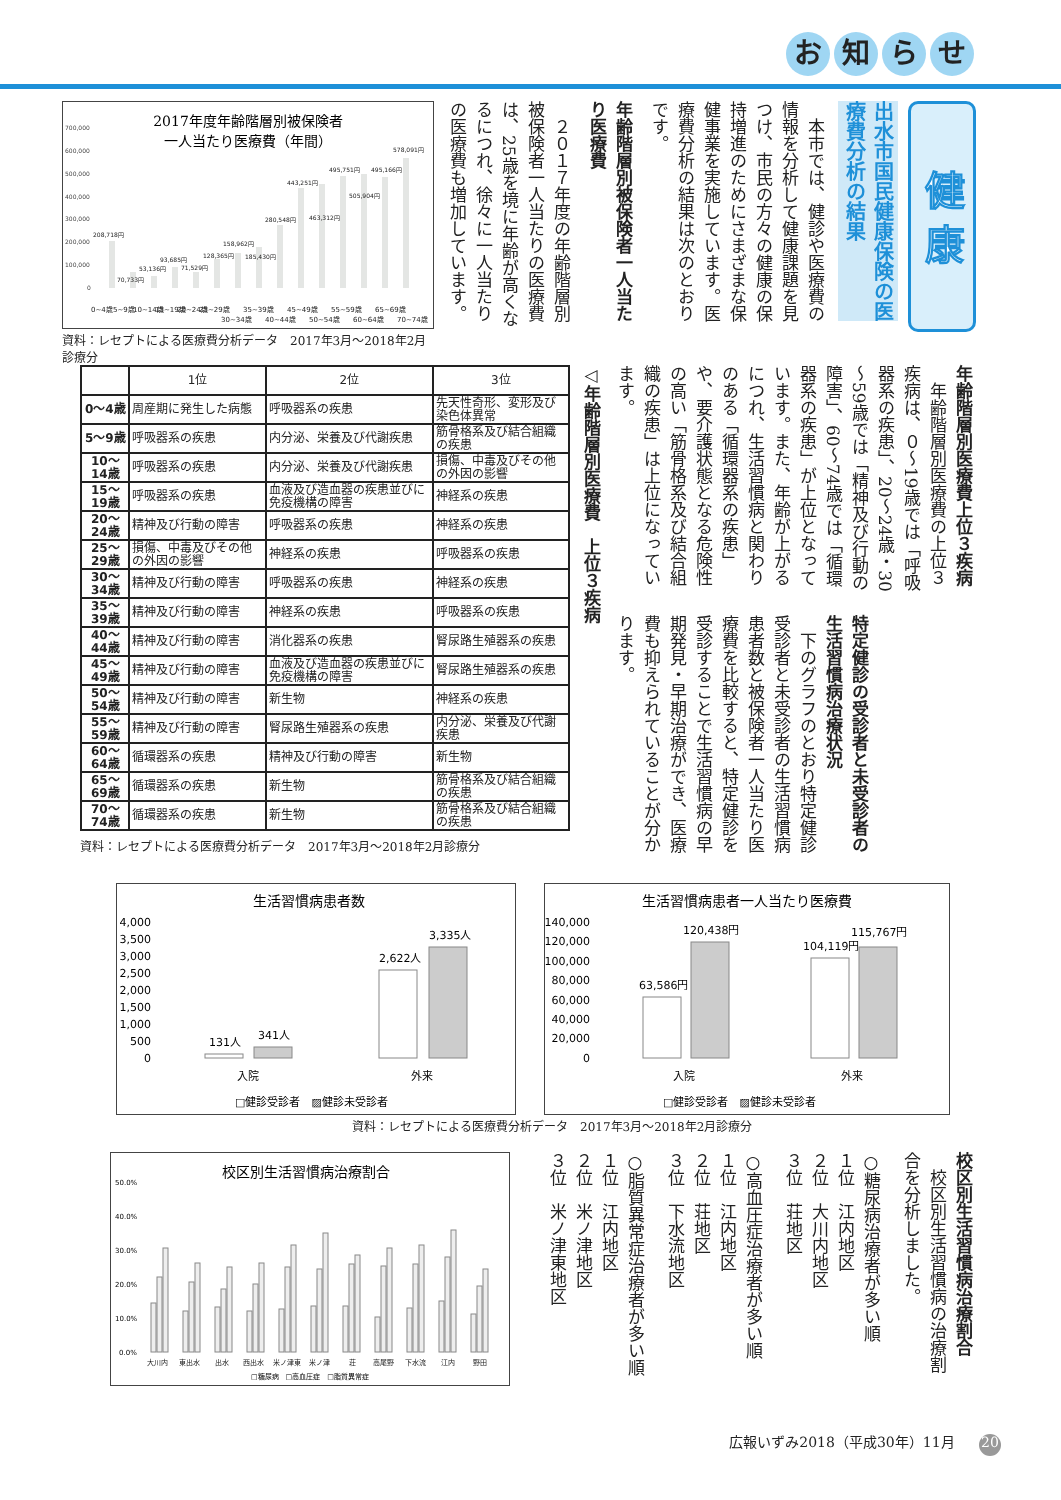お知らせ
健 康
出水市国民健康保険の医療費分析の結果
　本市では、健診や医療費の情報を分析して健康課題を見つけ、市民の方々の健康の保持増進のためにさまざまな保健事業を実施しています。医療費分析の結果は次のとおりです。
年齢階層別被保険者一人当たり医療費
　２０１７年度の年齢階層別被保険者一人当たりの医療費は、25歳を境に年齢が高くなるにつれ、徐々に一人当たりの医療費も増加しています。
2017年度年齢階層別被保険者
一人当たり医療費（年間）
700,000
600,000
500,000
400,000
300,000
200,000
100,000
0
208,718円
70,733円
53,136円
93,685円
71,529円
128,365円
158,962円
185,430円
280,548円
443,251円
463,312円
495,751円
505,904円
495,166円
578,091円
0~4歳
5~9歳
10~14歳
15~19歳
20~24歳
25~29歳
30~34歳
35~39歳
40~44歳
45~49歳
50~54歳
55~59歳
60~64歳
65~69歳
70~74歳
資料：レセプトによる医療費分析データ　2017年3月～2018年2月診療分
年齢階層別医療費上位３疾病
　年齢階層別医療費の上位３疾病は、０～19歳では「呼吸器系の疾患」、20～24歳・30～59歳では「精神及び行動の障害」、60～74歳では「循環器系の疾患」が上位となっています。また、年齢が上がるにつれ、生活習慣病と関わりのある「循環器系の疾患」や、要介護状態となる危険性の高い「筋骨格系及び結合組織の疾患」は上位になっています。
特定健診の受診者と未受診者の生活習慣病治療状況
　下のグラフのとおり特定健診受診者と未受診者の生活習慣病患者数と被保険者一人当たり医療費を比較すると、特定健診を受診することで生活習慣病の早期発見・早期治療ができ、医療費も抑えられていることが分かります。
◁年齢階層別医療費　上位３疾病
| | 1位 | 2位 | 3位 |
| --- | --- | --- | --- |
| 0～4歳 | 周産期に発生した病態 | 呼吸器系の疾患 | 先天性奇形、変形及び染色体異常 |
| 5～9歳 | 呼吸器系の疾患 | 内分泌、栄養及び代謝疾患 | 筋骨格系及び結合組織の疾患 |
| 10～14歳 | 呼吸器系の疾患 | 内分泌、栄養及び代謝疾患 | 損傷、中毒及びその他の外因の影響 |
| 15～19歳 | 呼吸器系の疾患 | 血液及び造血器の疾患並びに免疫機構の障害 | 神経系の疾患 |
| 20～24歳 | 精神及び行動の障害 | 呼吸器系の疾患 | 神経系の疾患 |
| 25～29歳 | 損傷、中毒及びその他の外因の影響 | 神経系の疾患 | 呼吸器系の疾患 |
| 30～34歳 | 精神及び行動の障害 | 呼吸器系の疾患 | 神経系の疾患 |
| 35～39歳 | 精神及び行動の障害 | 神経系の疾患 | 呼吸器系の疾患 |
| 40～44歳 | 精神及び行動の障害 | 消化器系の疾患 | 腎尿路生殖器系の疾患 |
| 45～49歳 | 精神及び行動の障害 | 血液及び造血器の疾患並びに免疫機構の障害 | 腎尿路生殖器系の疾患 |
| 50～54歳 | 精神及び行動の障害 | 新生物 | 神経系の疾患 |
| 55～59歳 | 精神及び行動の障害 | 腎尿路生殖器系の疾患 | 内分泌、栄養及び代謝疾患 |
| 60～64歳 | 循環器系の疾患 | 精神及び行動の障害 | 新生物 |
| 65～69歳 | 循環器系の疾患 | 新生物 | 筋骨格系及び結合組織の疾患 |
| 70～74歳 | 循環器系の疾患 | 新生物 | 筋骨格系及び結合組織の疾患 |
資料：レセプトによる医療費分析データ　2017年3月～2018年2月診療分
生活習慣病患者数
4,000
3,500
3,000
2,500
2,000
1,500
1,000
500
0
131人
341人
2,622人
3,335人
入院
外来
□健診受診者　▨健診未受診者
生活習慣病患者一人当たり医療費
140,000
120,000
100,000
80,000
60,000
40,000
20,000
0
63,586円
120,438円
104,119円
115,767円
入院
外来
□健診受診者　▨健診未受診者
資料：レセプトによる医療費分析データ　2017年3月～2018年2月診療分
校区別生活習慣病治療割合
　校区別生活習慣病の治療割合を分析しました。
○糖尿病治療者が多い順
１位　江内地区
２位　大川内地区
３位　荘地区
○高血圧症治療者が多い順
１位　江内地区
２位　荘地区
３位　下水流地区
○脂質異常症治療者が多い順
１位　江内地区
２位　米ノ津地区
３位　米ノ津東地区
校区別生活習慣病治療割合
50.0%
40.0%
30.0%
20.0%
10.0%
0.0%
大川内
東出水
出水
西出水
米ノ津東
米ノ津
荘
高尾野
下水流
江内
野田
□糖尿病　□高血圧症　□脂質異常症
広報いずみ2018（平成30年）11月 20